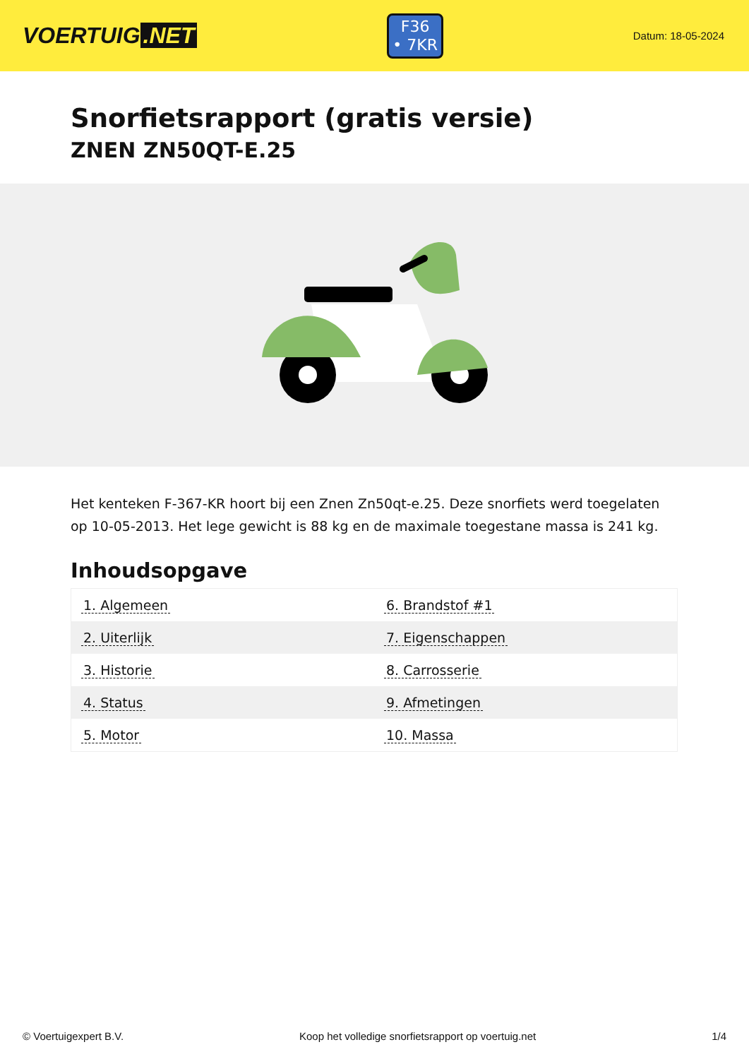VOERTUIG.NET
F36
• 7KR
Datum: 18-05-2024
Snorfietsrapport (gratis versie)
ZNEN ZN50QT-E.25
Het kenteken F-367-KR hoort bij een Znen Zn50qt-e.25. Deze snorfiets werd toegelaten op 10-05-2013. Het lege gewicht is 88 kg en de maximale toegestane massa is 241 kg.
Inhoudsopgave
| 1. Algemeen | 6. Brandstof #1 |
| 2. Uiterlijk | 7. Eigenschappen |
| 3. Historie | 8. Carrosserie |
| 4. Status | 9. Afmetingen |
| 5. Motor | 10. Massa |
© Voertuigexpert B.V. Koop het volledige snorfietsrapport op voertuig.net 1/4